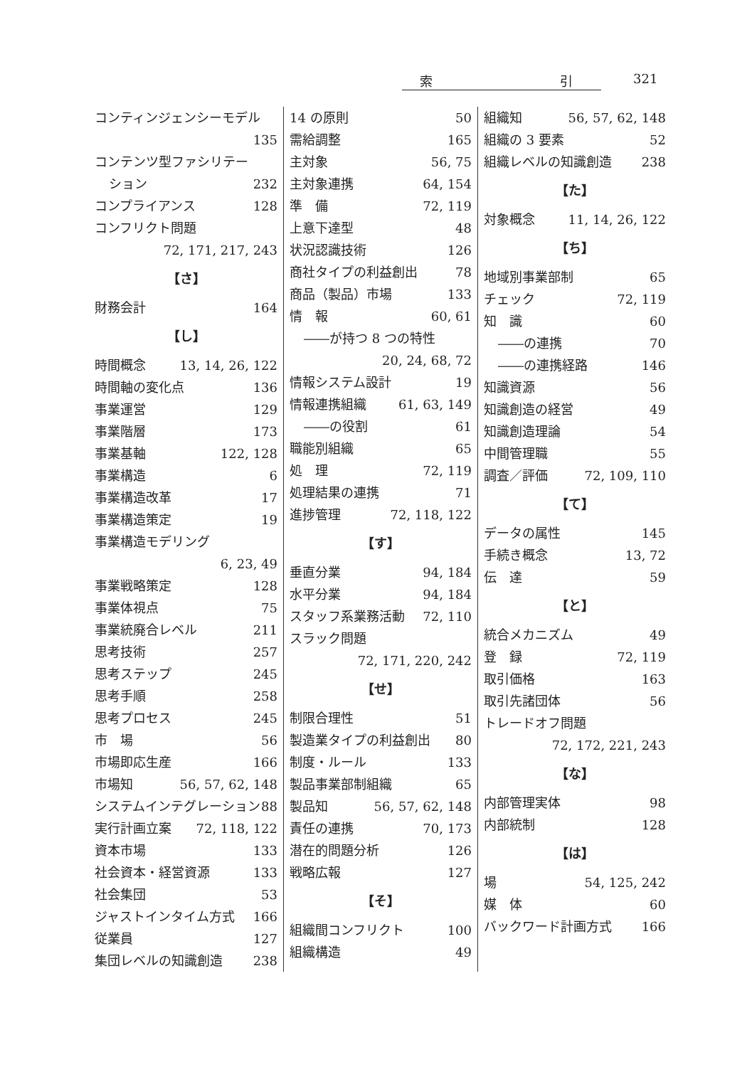索 引 321
コンティンジェンシーモデル
135
コンテンツ型ファシリテー
ション 232
コンプライアンス 128
コンフリクト問題
72, 171, 217, 243
【さ】
財務会計 164
【し】
時間概念 13, 14, 26, 122
時間軸の変化点 136
事業運営 129
事業階層 173
事業基軸 122, 128
事業構造 6
事業構造改革 17
事業構造策定 19
事業構造モデリング
6, 23, 49
事業戦略策定 128
事業体視点 75
事業統廃合レベル 211
思考技術 257
思考ステップ 245
思考手順 258
思考プロセス 245
市　場 56
市場即応生産 166
市場知 56, 57, 62, 148
システムインテグレーション 88
実行計画立案 72, 118, 122
資本市場 133
社会資本・経営資源 133
社会集団 53
ジャストインタイム方式 166
従業員 127
集団レベルの知識創造 238
14 の原則 50
需給調整 165
主対象 56, 75
主対象連携 64, 154
準　備 72, 119
上意下達型 48
状況認識技術 126
商社タイプの利益創出 78
商品（製品）市場 133
情　報 60, 61
――が持つ 8 つの特性
20, 24, 68, 72
情報システム設計 19
情報連携組織 61, 63, 149
――の役割 61
職能別組織 65
処　理 72, 119
処理結果の連携 71
進捗管理 72, 118, 122
【す】
垂直分業 94, 184
水平分業 94, 184
スタッフ系業務活動 72, 110
スラック問題
72, 171, 220, 242
【せ】
制限合理性 51
製造業タイプの利益創出 80
制度・ルール 133
製品事業部制組織 65
製品知 56, 57, 62, 148
責任の連携 70, 173
潜在的問題分析 126
戦略広報 127
【そ】
組織間コンフリクト 100
組織構造 49
組織知 56, 57, 62, 148
組織の 3 要素 52
組織レベルの知識創造 238
【た】
対象概念 11, 14, 26, 122
【ち】
地域別事業部制 65
チェック 72, 119
知　識 60
――の連携 70
――の連携経路 146
知識資源 56
知識創造の経営 49
知識創造理論 54
中間管理職 55
調査／評価 72, 109, 110
【て】
データの属性 145
手続き概念 13, 72
伝　達 59
【と】
統合メカニズム 49
登　録 72, 119
取引価格 163
取引先諸団体 56
トレードオフ問題
72, 172, 221, 243
【な】
内部管理実体 98
内部統制 128
【は】
場 54, 125, 242
媒　体 60
バックワード計画方式 166